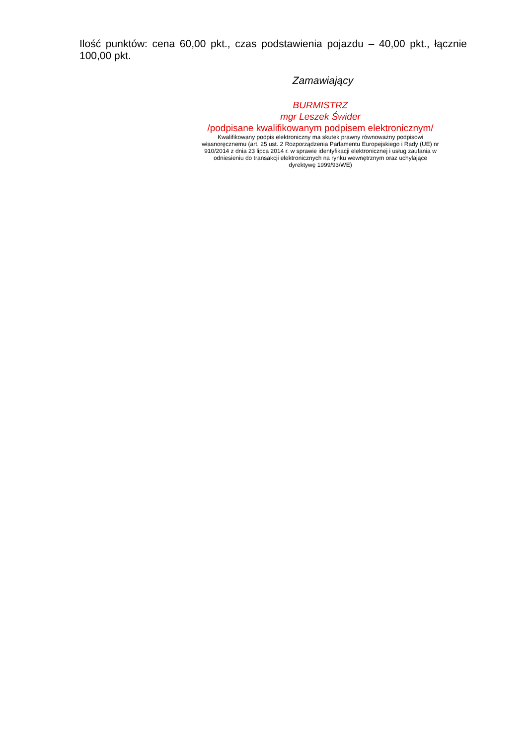Ilość punktów: cena 60,00 pkt., czas podstawienia pojazdu – 40,00 pkt., łącznie 100,00 pkt.
Zamawiający
BURMISTRZ
mgr Leszek Świder
/podpisane kwalifikowanym podpisem elektronicznym/
Kwalifikowany podpis elektroniczny ma skutek prawny równoważny podpisowi własnoręcznemu (art. 25 ust. 2 Rozporządzenia Parlamentu Europejskiego i Rady (UE) nr 910/2014 z dnia 23 lipca 2014 r. w sprawie identyfikacji elektronicznej i usług zaufania w odniesieniu do transakcji elektronicznych na rynku wewnętrznym oraz uchylające dyrektywę 1999/93/WE)